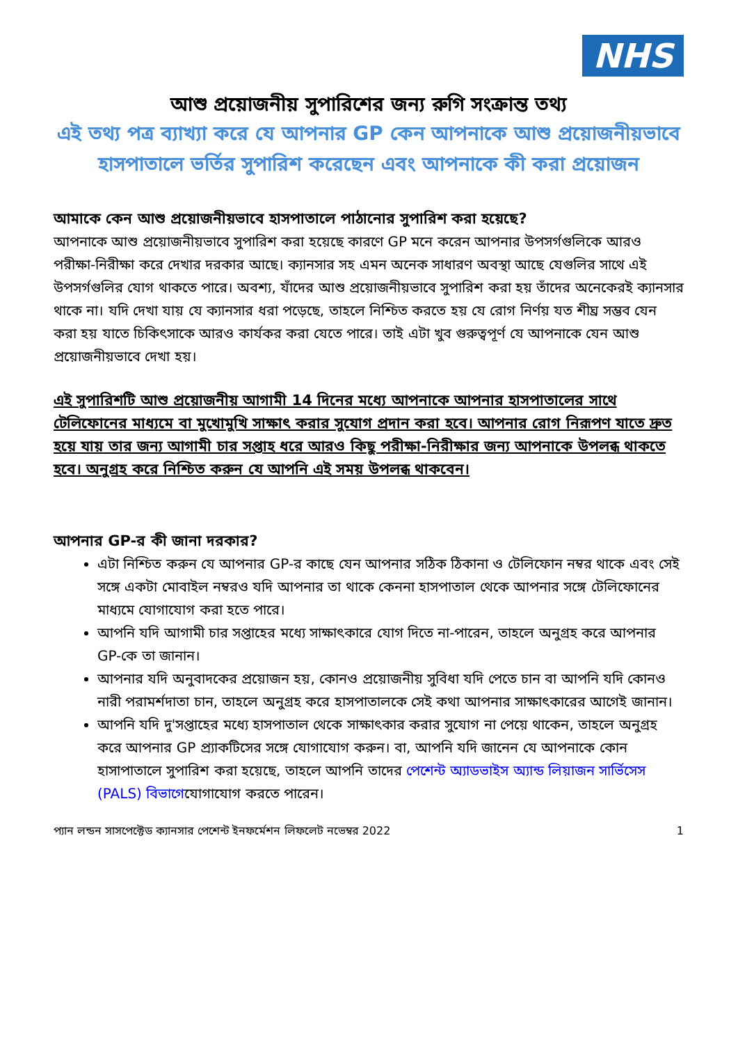NHS
আশু প্রয়োজনীয় সুপারিশের জন্য রুগি সংক্রান্ত তথ্য
এই তথ্য পত্র ব্যাখ্যা করে যে আপনার GP কেন আপনাকে আশু প্রয়োজনীয়ভাবে হাসপাতালে ভর্তির সুপারিশ করেছেন এবং আপনাকে কী করা প্রয়োজন
আমাকে কেন আশু প্রয়োজনীয়ভাবে হাসপাতালে পাঠানোর সুপারিশ করা হয়েছে?
আপনাকে আশু প্রয়োজনীয়ভাবে সুপারিশ করা হয়েছে কারণে GP মনে করেন আপনার উপসর্গগুলিকে আরও পরীক্ষা-নিরীক্ষা করে দেখার দরকার আছে। ক্যানসার সহ এমন অনেক সাধারণ অবস্থা আছে যেগুলির সাথে এই উপসর্গগুলির যোগ থাকতে পারে। অবশ্য, যাঁদের আশু প্রয়োজনীয়ভাবে সুপারিশ করা হয় তাঁদের অনেকেরই ক্যানসার থাকে না। যদি দেখা যায় যে ক্যানসার ধরা পড়েছে, তাহলে নিশ্চিত করতে হয় যে রোগ নির্ণয় যত শীঘ্র সম্ভব যেন করা হয় যাতে চিকিৎসাকে আরও কার্যকর করা যেতে পারে। তাই এটা খুব গুরুত্বপূর্ণ যে আপনাকে যেন আশু প্রয়োজনীয়ভাবে দেখা হয়।
এই সুপারিশটি আশু প্রয়োজনীয় আগামী 14 দিনের মধ্যে আপনাকে আপনার হাসপাতালের সাথে টেলিফোনের মাধ্যমে বা মুখোমুখি সাক্ষাৎ করার সুযোগ প্রদান করা হবে। আপনার রোগ নিরূপণ যাতে দ্রুত হয়ে যায় তার জন্য আগামী চার সপ্তাহ ধরে আরও কিছু পরীক্ষা-নিরীক্ষার জন্য আপনাকে উপলব্ধ থাকতে হবে। অনুগ্রহ করে নিশ্চিত করুন যে আপনি এই সময় উপলব্ধ থাকবেন।
আপনার GP-র কী জানা দরকার?
এটা নিশ্চিত করুন যে আপনার GP-র কাছে যেন আপনার সঠিক ঠিকানা ও টেলিফোন নম্বর থাকে এবং সেই সঙ্গে একটা মোবাইল নম্বরও যদি আপনার তা থাকে কেননা হাসপাতাল থেকে আপনার সঙ্গে টেলিফোনের মাধ্যমে যোগাযোগ করা হতে পারে।
আপনি যদি আগামী চার সপ্তাহের মধ্যে সাক্ষাৎকারে যোগ দিতে না-পারেন, তাহলে অনুগ্রহ করে আপনার GP-কে তা জানান।
আপনার যদি অনুবাদকের প্রয়োজন হয়, কোনও প্রয়োজনীয় সুবিধা যদি পেতে চান বা আপনি যদি কোনও নারী পরামর্শদাতা চান, তাহলে অনুগ্রহ করে হাসপাতালকে সেই কথা আপনার সাক্ষাৎকারের আগেই জানান।
আপনি যদি দু'সপ্তাহের মধ্যে হাসপাতাল থেকে সাক্ষাৎকার করার সুযোগ না পেয়ে থাকেন, তাহলে অনুগ্রহ করে আপনার GP প্র্যাকটিসের সঙ্গে যোগাযোগ করুন। বা, আপনি যদি জানেন যে আপনাকে কোন হাসাপাতালে সুপারিশ করা হয়েছে, তাহলে আপনি তাদের পেশেন্ট অ্যাডভাইস অ্যান্ড লিয়াজন সার্ভিসেস (PALS) বিভাগেযোগাযোগ করতে পারেন।
প্যান লন্ডন সাসপেক্টেড ক্যানসার পেশেন্ট ইনফর্মেশন লিফলেট নভেম্বর 2022 1